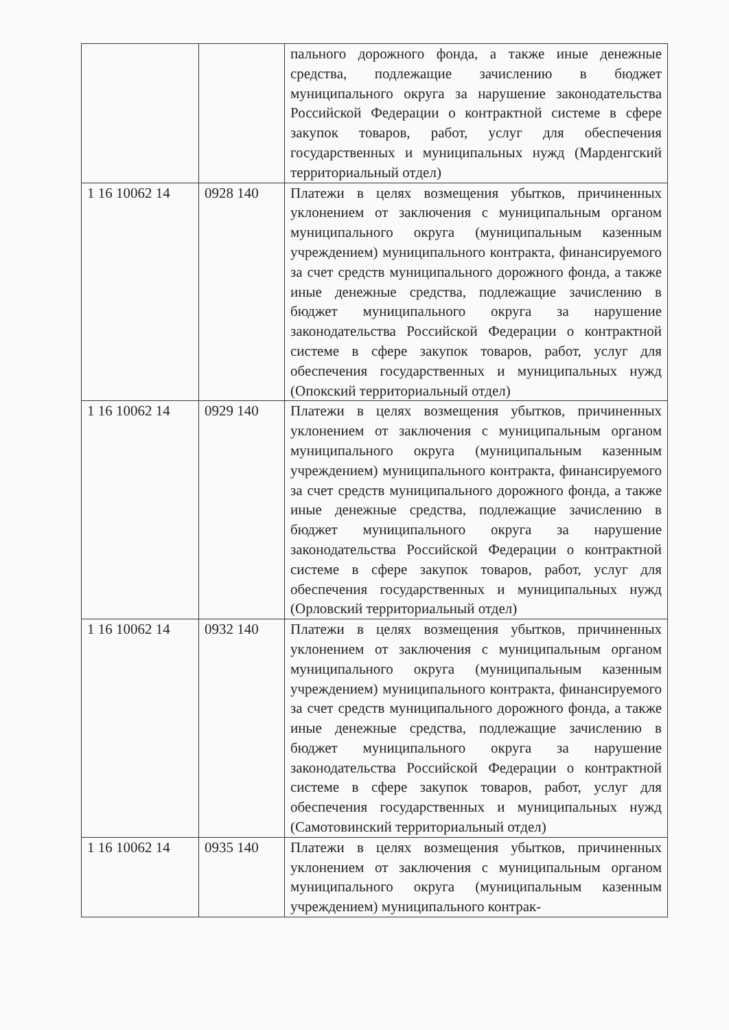| | | пального дорожного фонда, а также иные денежные средства, подлежащие зачислению в бюджет муниципального округа за нарушение законодательства Российской Федерации о контрактной системе в сфере закупок товаров, работ, услуг для обеспечения государственных и муниципальных нужд (Марденгский территориальный отдел) |
| 1 16 10062 14 | 0928 140 | Платежи в целях возмещения убытков, причиненных уклонением от заключения с муниципальным органом муниципального округа (муниципальным казенным учреждением) муниципального контракта, финансируемого за счет средств муниципального дорожного фонда, а также иные денежные средства, подлежащие зачислению в бюджет муниципального округа за нарушение законодательства Российской Федерации о контрактной системе в сфере закупок товаров, работ, услуг для обеспечения государственных и муниципальных нужд (Опокский территориальный отдел) |
| 1 16 10062 14 | 0929 140 | Платежи в целях возмещения убытков, причиненных уклонением от заключения с муниципальным органом муниципального округа (муниципальным казенным учреждением) муниципального контракта, финансируемого за счет средств муниципального дорожного фонда, а также иные денежные средства, подлежащие зачислению в бюджет муниципального округа за нарушение законодательства Российской Федерации о контрактной системе в сфере закупок товаров, работ, услуг для обеспечения государственных и муниципальных нужд (Орловский территориальный отдел) |
| 1 16 10062 14 | 0932 140 | Платежи в целях возмещения убытков, причиненных уклонением от заключения с муниципальным органом муниципального округа (муниципальным казенным учреждением) муниципального контракта, финансируемого за счет средств муниципального дорожного фонда, а также иные денежные средства, подлежащие зачислению в бюджет муниципального округа за нарушение законодательства Российской Федерации о контрактной системе в сфере закупок товаров, работ, услуг для обеспечения государственных и муниципальных нужд (Самотовинский территориальный отдел) |
| 1 16 10062 14 | 0935 140 | Платежи в целях возмещения убытков, причиненных уклонением от заключения с муниципальным органом муниципального округа (муниципальным казенным учреждением) муниципального контрак- |